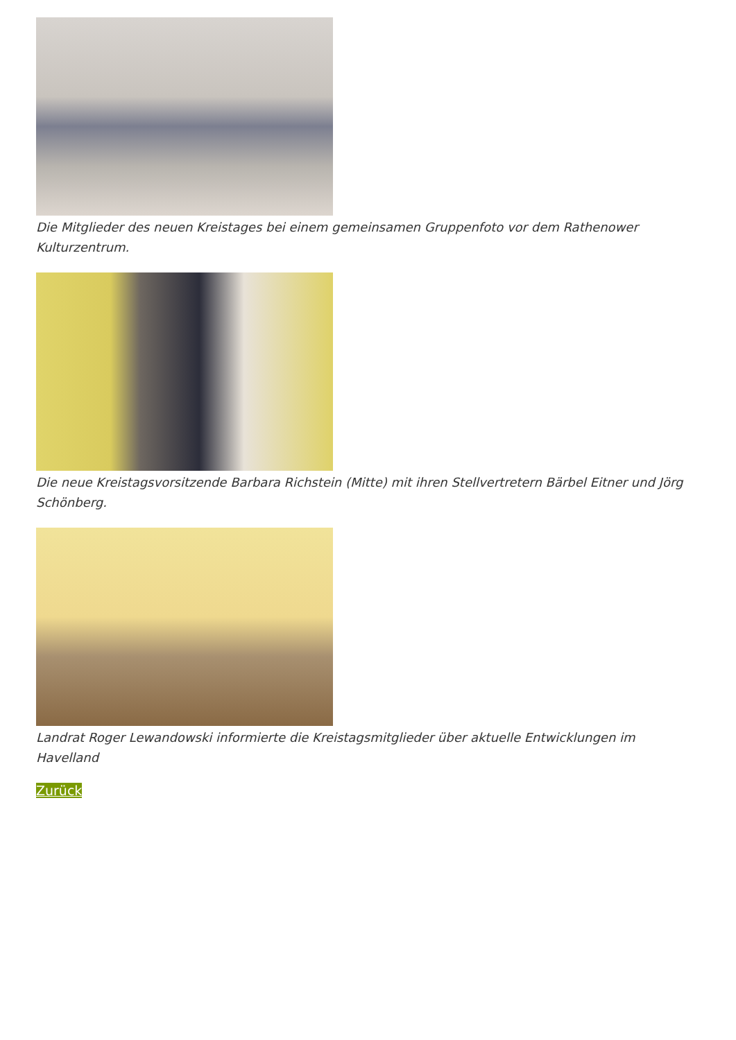Die Mitglieder des neuen Kreistages bei einem gemeinsamen Gruppenfoto vor dem Rathenower Kulturzentrum.
Die neue Kreistagsvorsitzende Barbara Richstein (Mitte) mit ihren Stellvertretern Bärbel Eitner und Jörg Schönberg.
Landrat Roger Lewandowski informierte die Kreistagsmitglieder über aktuelle Entwicklungen im Havelland
Zurück